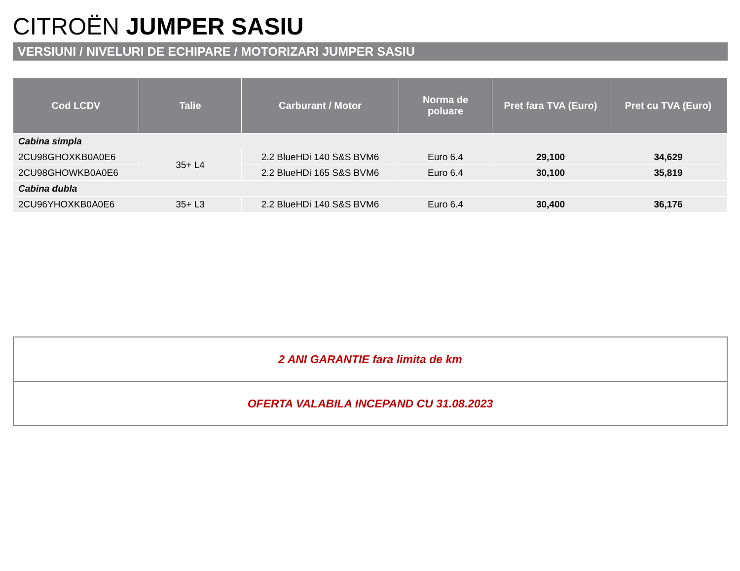CITROËN JUMPER SASIU
VERSIUNI / NIVELURI DE ECHIPARE / MOTORIZARI JUMPER SASIU
| Cod LCDV | Talie | Carburant / Motor | Norma de poluare | Pret fara TVA (Euro) | Pret cu TVA (Euro) |
| --- | --- | --- | --- | --- | --- |
| Cabina simpla | | | | | |
| 2CU98GHOXKB0A0E6 | 35+ L4 | 2.2 BlueHDi 140 S&S BVM6 | Euro 6.4 | 29,100 | 34,629 |
| 2CU98GHOWKB0A0E6 | | 2.2 BlueHDi 165 S&S BVM6 | Euro 6.4 | 30,100 | 35,819 |
| Cabina dubla | | | | | |
| 2CU96YHOXKB0A0E6 | 35+ L3 | 2.2 BlueHDi 140 S&S BVM6 | Euro 6.4 | 30,400 | 36,176 |
2 ANI GARANTIE fara limita de km
OFERTA VALABILA INCEPAND CU 31.08.2023